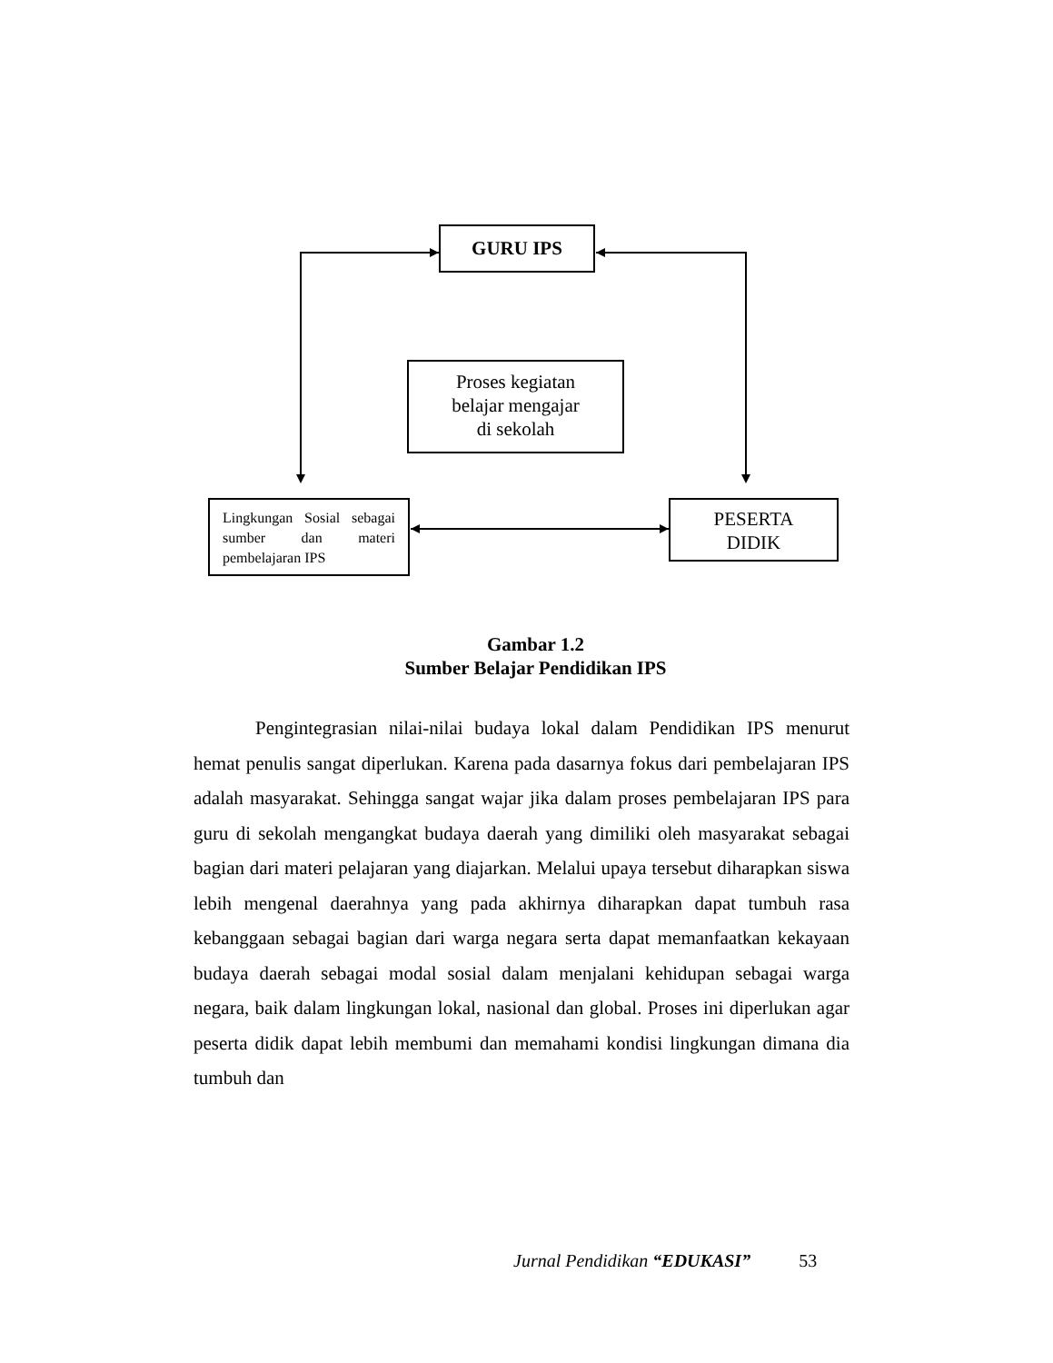GURU IPS
Proses kegiatan
belajar mengajar
di sekolah
Lingkungan Sosial sebagai sumber dan materi pembelajaran IPS
PESERTA
DIDIK
Gambar 1.2
Sumber Belajar Pendidikan IPS
Pengintegrasian nilai-nilai budaya lokal dalam Pendidikan IPS menurut hemat penulis sangat diperlukan. Karena pada dasarnya fokus dari pembelajaran IPS adalah masyarakat. Sehingga sangat wajar jika dalam proses pembelajaran IPS para guru di sekolah mengangkat budaya daerah yang dimiliki oleh masyarakat sebagai bagian dari materi pelajaran yang diajarkan. Melalui upaya tersebut diharapkan siswa lebih mengenal daerahnya yang pada akhirnya diharapkan dapat tumbuh rasa kebanggaan sebagai bagian dari warga negara serta dapat memanfaatkan kekayaan budaya daerah sebagai modal sosial dalam menjalani kehidupan sebagai warga negara, baik dalam lingkungan lokal, nasional dan global. Proses ini diperlukan agar peserta didik dapat lebih membumi dan memahami kondisi lingkungan dimana dia tumbuh dan
Jurnal Pendidikan “EDUKASI” 53